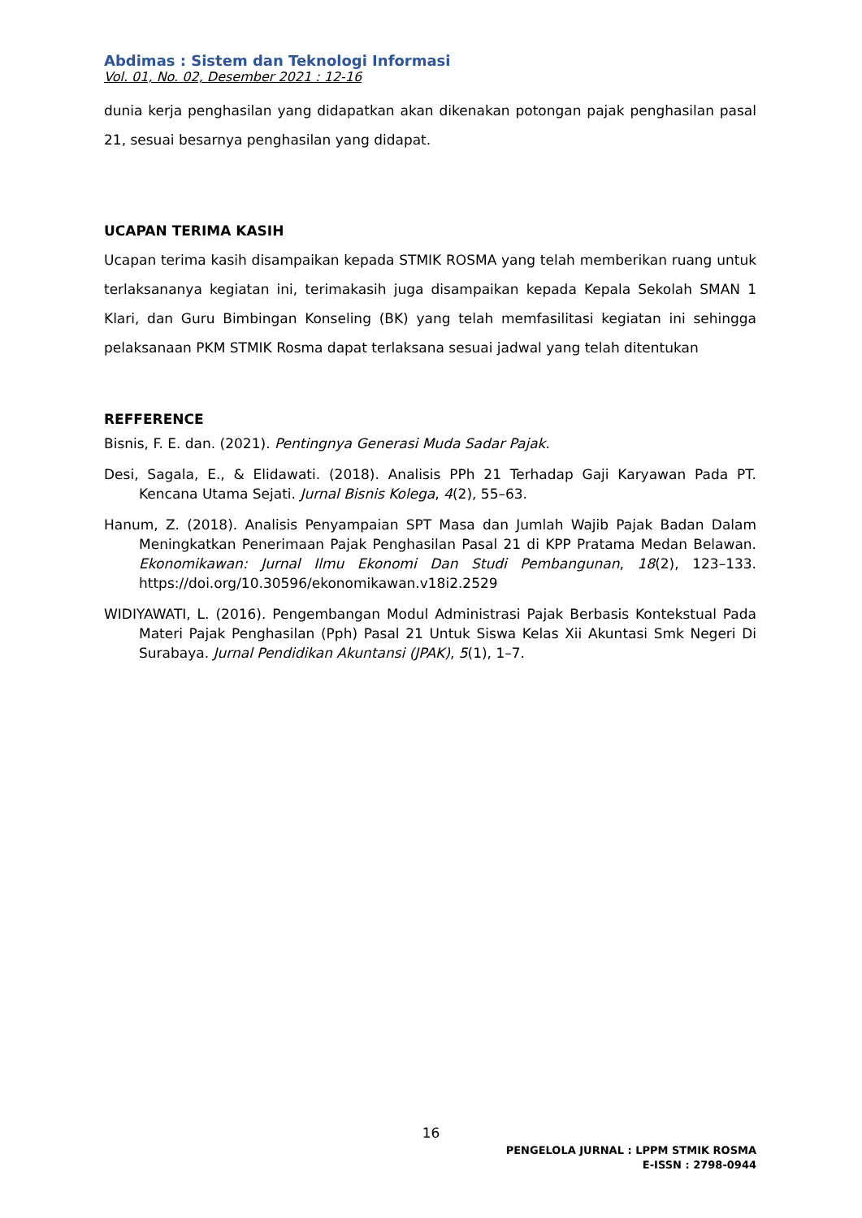Abdimas : Sistem dan Teknologi Informasi
Vol. 01, No. 02, Desember 2021 : 12-16
dunia kerja penghasilan yang didapatkan akan dikenakan potongan pajak penghasilan pasal 21, sesuai besarnya penghasilan yang didapat.
UCAPAN TERIMA KASIH
Ucapan terima kasih disampaikan kepada STMIK ROSMA yang telah memberikan ruang untuk terlaksananya kegiatan ini, terimakasih juga disampaikan kepada Kepala Sekolah SMAN 1 Klari, dan Guru Bimbingan Konseling (BK) yang telah memfasilitasi kegiatan ini sehingga pelaksanaan PKM STMIK Rosma dapat terlaksana sesuai jadwal yang telah ditentukan
REFFERENCE
Bisnis, F. E. dan. (2021). Pentingnya Generasi Muda Sadar Pajak.
Desi, Sagala, E., & Elidawati. (2018). Analisis PPh 21 Terhadap Gaji Karyawan Pada PT. Kencana Utama Sejati. Jurnal Bisnis Kolega, 4(2), 55–63.
Hanum, Z. (2018). Analisis Penyampaian SPT Masa dan Jumlah Wajib Pajak Badan Dalam Meningkatkan Penerimaan Pajak Penghasilan Pasal 21 di KPP Pratama Medan Belawan. Ekonomikawan: Jurnal Ilmu Ekonomi Dan Studi Pembangunan, 18(2), 123–133. https://doi.org/10.30596/ekonomikawan.v18i2.2529
WIDIYAWATI, L. (2016). Pengembangan Modul Administrasi Pajak Berbasis Kontekstual Pada Materi Pajak Penghasilan (Pph) Pasal 21 Untuk Siswa Kelas Xii Akuntasi Smk Negeri Di Surabaya. Jurnal Pendidikan Akuntansi (JPAK), 5(1), 1–7.
16
PENGELOLA JURNAL : LPPM STMIK ROSMA
E-ISSN : 2798-0944